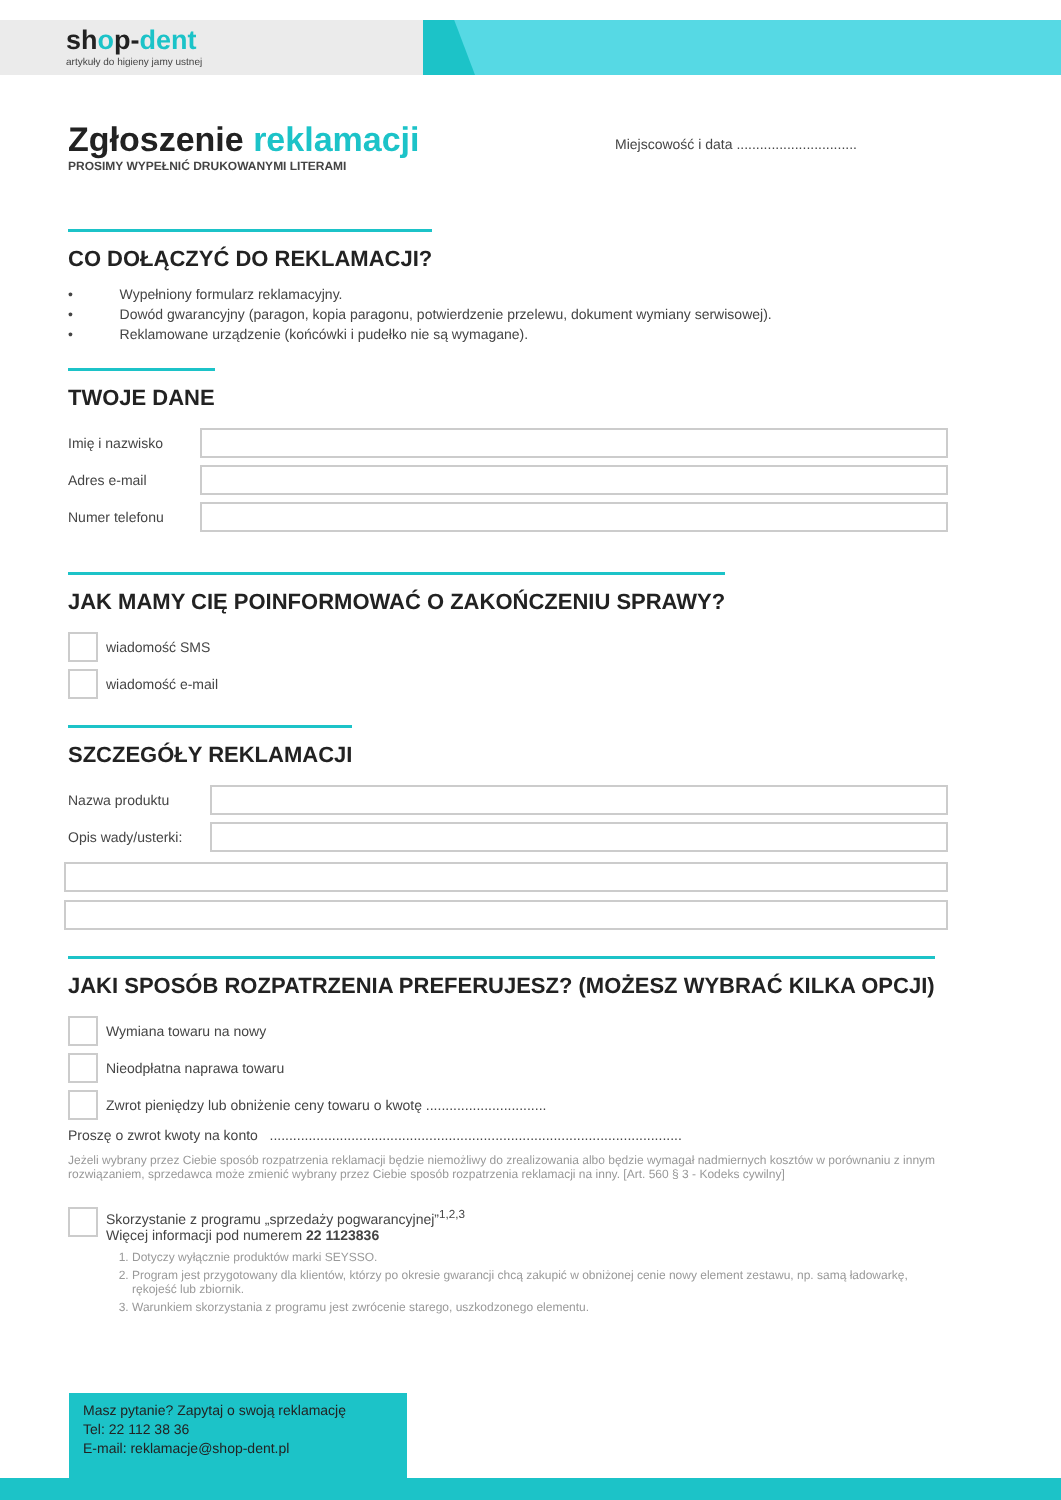shop-dent
artykuły do higieny jamy ustnej
Miejscowość i data ...............................
Zgłoszenie reklamacji
PROSIMY WYPEŁNIĆ DRUKOWANYMI LITERAMI
CO DOŁĄCZYĆ DO REKLAMACJI?
• Wypełniony formularz reklamacyjny.
• Dowód gwarancyjny (paragon, kopia paragonu, potwierdzenie przelewu, dokument wymiany serwisowej).
• Reklamowane urządzenie (końcówki i pudełko nie są wymagane).
TWOJE DANE
Imię i nazwisko
Adres e-mail
Numer telefonu
JAK MAMY CIĘ POINFORMOWAĆ O ZAKOŃCZENIU SPRAWY?
wiadomość SMS
wiadomość e-mail
SZCZEGÓŁY REKLAMACJI
Nazwa produktu
Opis wady/usterki:
JAKI SPOSÓB ROZPATRZENIA PREFERUJESZ? (MOŻESZ WYBRAĆ KILKA OPCJI)
Wymiana towaru na nowy
Nieodpłatna naprawa towaru
Zwrot pieniędzy lub obniżenie ceny towaru o kwotę ...............................
Proszę o zwrot kwoty na konto ..........................................................................................................
Jeżeli wybrany przez Ciebie sposób rozpatrzenia reklamacji będzie niemożliwy do zrealizowania albo będzie wymagał nadmiernych kosztów w porównaniu z innym rozwiązaniem, sprzedawca może zmienić wybrany przez Ciebie sposób rozpatrzenia reklamacji na inny. [Art. 560 § 3 - Kodeks cywilny]
Skorzystanie z programu „sprzedaży pogwarancyjnej”<sup>1,2,3</sup>
Więcej informacji pod numerem 22 1123836
1. Dotyczy wyłącznie produktów marki SEYSSO.
2. Program jest przygotowany dla klientów, którzy po okresie gwarancji chcą zakupić w obniżonej cenie nowy element zestawu, np. samą ładowarkę, rękojeść lub zbiornik.
3. Warunkiem skorzystania z programu jest zwrócenie starego, uszkodzonego elementu.
Masz pytanie? Zapytaj o swoją reklamację
Tel: 22 112 38 36
E-mail: reklamacje@shop-dent.pl